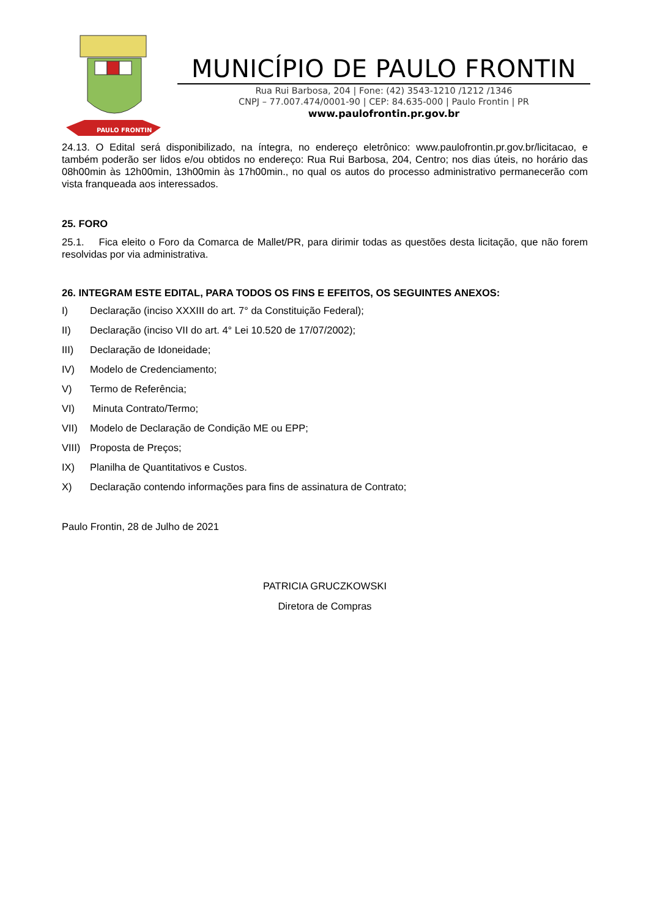PAULO FRONTIN
MUNICÍPIO DE PAULO FRONTIN
Rua Rui Barbosa, 204 | Fone: (42) 3543-1210 /1212 /1346
CNPJ – 77.007.474/0001-90 | CEP: 84.635-000 | Paulo Frontin | PR
www.paulofrontin.pr.gov.br
24.13. O Edital será disponibilizado, na íntegra, no endereço eletrônico: www.paulofrontin.pr.gov.br/licitacao, e também poderão ser lidos e/ou obtidos no endereço: Rua Rui Barbosa, 204, Centro; nos dias úteis, no horário das 08h00min às 12h00min, 13h00min às 17h00min., no qual os autos do processo administrativo permanecerão com vista franqueada aos interessados.
25. FORO
25.1. Fica eleito o Foro da Comarca de Mallet/PR, para dirimir todas as questões desta licitação, que não forem resolvidas por via administrativa.
26. INTEGRAM ESTE EDITAL, PARA TODOS OS FINS E EFEITOS, OS SEGUINTES ANEXOS:
I) Declaração (inciso XXXIII do art. 7° da Constituição Federal);
II) Declaração (inciso VII do art. 4° Lei 10.520 de 17/07/2002);
III) Declaração de Idoneidade;
IV) Modelo de Credenciamento;
V) Termo de Referência;
VI) Minuta Contrato/Termo;
VII) Modelo de Declaração de Condição ME ou EPP;
VIII) Proposta de Preços;
IX) Planilha de Quantitativos e Custos.
X) Declaração contendo informações para fins de assinatura de Contrato;
Paulo Frontin, 28 de Julho de 2021
PATRICIA GRUCZKOWSKI
Diretora de Compras